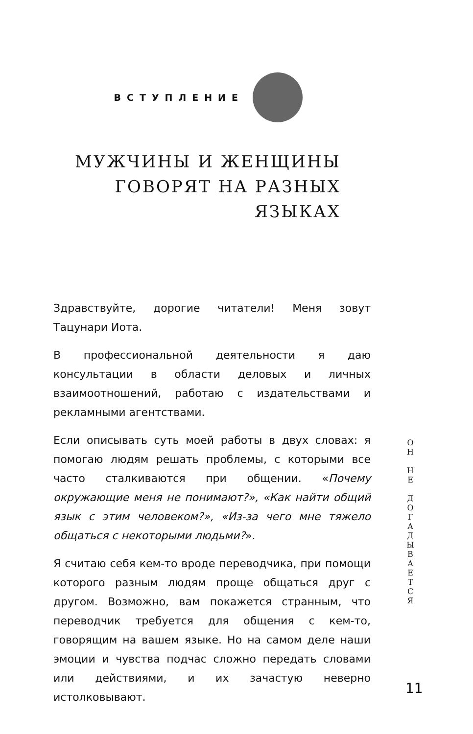ВСТУПЛЕНИЕ
МУЖЧИНЫ И ЖЕНЩИНЫ
ГОВОРЯТ НА РАЗНЫХ
ЯЗЫКАХ
Здравствуйте, дорогие читатели! Меня зовут Тацунари Иота.
В профессиональной деятельности я даю консультации в области деловых и личных взаимоотношений, работаю с издательствами и рекламными агентствами.
Если описывать суть моей работы в двух словах: я помогаю людям решать проблемы, с которыми все часто сталкиваются при общении. «Почему окружающие меня не понимают?», «Как найти общий язык с этим человеком?», «Из-за чего мне тяжело общаться с некоторыми людьми?».
Я считаю себя кем-то вроде переводчика, при помощи которого разным людям проще общаться друг с другом. Возможно, вам покажется странным, что переводчик требуется для общения с кем-то, говорящим на вашем языке. Но на самом деле наши эмоции и чувства подчас сложно передать словами или действиями, и их зачастую неверно истолковывают.
О
Н
Н
Е
Д
О
Г
А
Д
Ы
В
А
Е
Т
С
Я
11